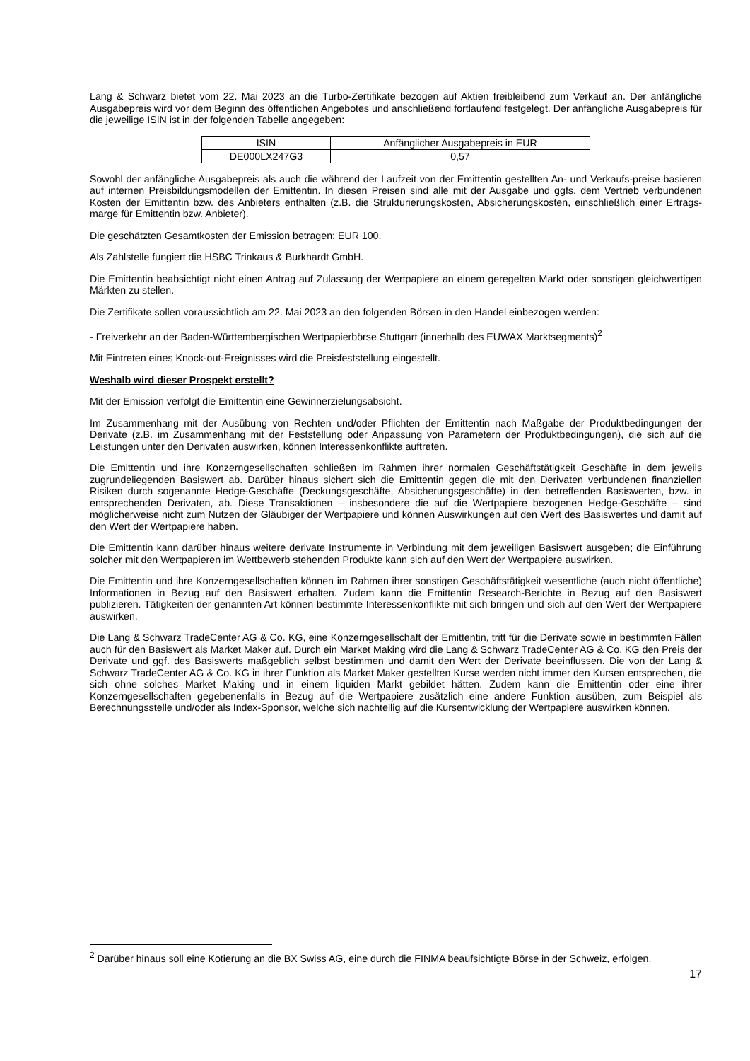Lang & Schwarz bietet vom 22. Mai 2023 an die Turbo-Zertifikate bezogen auf Aktien freibleibend zum Verkauf an. Der anfängliche Ausgabepreis wird vor dem Beginn des öffentlichen Angebotes und anschließend fortlaufend festgelegt. Der anfängliche Ausgabepreis für die jeweilige ISIN ist in der folgenden Tabelle angegeben:
| ISIN | Anfänglicher Ausgabepreis in EUR |
| DE000LX247G3 | 0,57 |
Sowohl der anfängliche Ausgabepreis als auch die während der Laufzeit von der Emittentin gestellten An- und Verkaufs-preise basieren auf internen Preisbildungsmodellen der Emittentin. In diesen Preisen sind alle mit der Ausgabe und ggfs. dem Vertrieb verbundenen Kosten der Emittentin bzw. des Anbieters enthalten (z.B. die Strukturierungskosten, Absicherungskosten, einschließlich einer Ertrags-marge für Emittentin bzw. Anbieter).
Die geschätzten Gesamtkosten der Emission betragen: EUR 100.
Als Zahlstelle fungiert die HSBC Trinkaus & Burkhardt GmbH.
Die Emittentin beabsichtigt nicht einen Antrag auf Zulassung der Wertpapiere an einem geregelten Markt oder sonstigen gleichwertigen Märkten zu stellen.
Die Zertifikate sollen voraussichtlich am 22. Mai 2023 an den folgenden Börsen in den Handel einbezogen werden:
- Freiverkehr an der Baden-Württembergischen Wertpapierbörse Stuttgart (innerhalb des EUWAX Marktsegments)<sup>2</sup>
Mit Eintreten eines Knock-out-Ereignisses wird die Preisfeststellung eingestellt.
Weshalb wird dieser Prospekt erstellt?
Mit der Emission verfolgt die Emittentin eine Gewinnerzielungsabsicht.
Im Zusammenhang mit der Ausübung von Rechten und/oder Pflichten der Emittentin nach Maßgabe der Produktbedingungen der Derivate (z.B. im Zusammenhang mit der Feststellung oder Anpassung von Parametern der Produktbedingungen), die sich auf die Leistungen unter den Derivaten auswirken, können Interessenkonflikte auftreten.
Die Emittentin und ihre Konzerngesellschaften schließen im Rahmen ihrer normalen Geschäftstätigkeit Geschäfte in dem jeweils zugrundeliegenden Basiswert ab. Darüber hinaus sichert sich die Emittentin gegen die mit den Derivaten verbundenen finanziellen Risiken durch sogenannte Hedge-Geschäfte (Deckungsgeschäfte, Absicherungsgeschäfte) in den betreffenden Basiswerten, bzw. in entsprechenden Derivaten, ab. Diese Transaktionen – insbesondere die auf die Wertpapiere bezogenen Hedge-Geschäfte – sind möglicherweise nicht zum Nutzen der Gläubiger der Wertpapiere und können Auswirkungen auf den Wert des Basiswertes und damit auf den Wert der Wertpapiere haben.
Die Emittentin kann darüber hinaus weitere derivate Instrumente in Verbindung mit dem jeweiligen Basiswert ausgeben; die Einführung solcher mit den Wertpapieren im Wettbewerb stehenden Produkte kann sich auf den Wert der Wertpapiere auswirken.
Die Emittentin und ihre Konzerngesellschaften können im Rahmen ihrer sonstigen Geschäftstätigkeit wesentliche (auch nicht öffentliche) Informationen in Bezug auf den Basiswert erhalten. Zudem kann die Emittentin Research-Berichte in Bezug auf den Basiswert publizieren. Tätigkeiten der genannten Art können bestimmte Interessenkonflikte mit sich bringen und sich auf den Wert der Wertpapiere auswirken.
Die Lang & Schwarz TradeCenter AG & Co. KG, eine Konzerngesellschaft der Emittentin, tritt für die Derivate sowie in bestimmten Fällen auch für den Basiswert als Market Maker auf. Durch ein Market Making wird die Lang & Schwarz TradeCenter AG & Co. KG den Preis der Derivate und ggf. des Basiswerts maßgeblich selbst bestimmen und damit den Wert der Derivate beeinflussen. Die von der Lang & Schwarz TradeCenter AG & Co. KG in ihrer Funktion als Market Maker gestellten Kurse werden nicht immer den Kursen entsprechen, die sich ohne solches Market Making und in einem liquiden Markt gebildet hätten. Zudem kann die Emittentin oder eine ihrer Konzerngesellschaften gegebenenfalls in Bezug auf die Wertpapiere zusätzlich eine andere Funktion ausüben, zum Beispiel als Berechnungsstelle und/oder als Index-Sponsor, welche sich nachteilig auf die Kursentwicklung der Wertpapiere auswirken können.
<sup>2</sup> Darüber hinaus soll eine Kotierung an die BX Swiss AG, eine durch die FINMA beaufsichtigte Börse in der Schweiz, erfolgen.
17